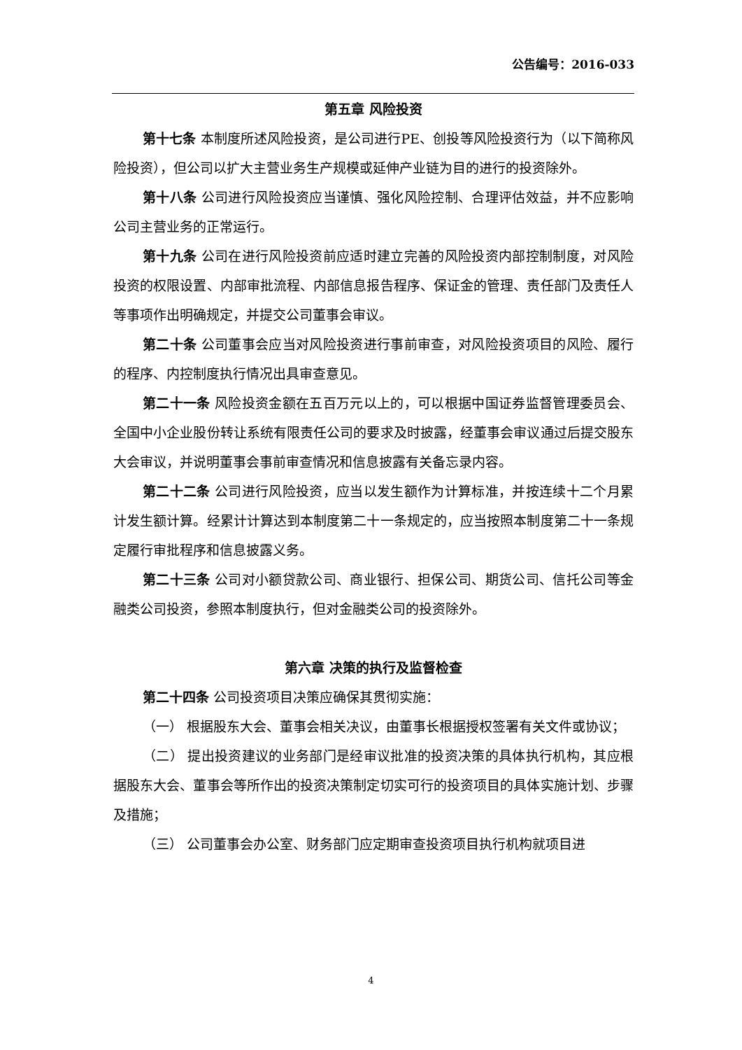公告编号：2016-033
第五章 风险投资
第十七条 本制度所述风险投资，是公司进行PE、创投等风险投资行为（以下简称风险投资），但公司以扩大主营业务生产规模或延伸产业链为目的进行的投资除外。
第十八条 公司进行风险投资应当谨慎、强化风险控制、合理评估效益，并不应影响公司主营业务的正常运行。
第十九条 公司在进行风险投资前应适时建立完善的风险投资内部控制制度，对风险投资的权限设置、内部审批流程、内部信息报告程序、保证金的管理、责任部门及责任人等事项作出明确规定，并提交公司董事会审议。
第二十条 公司董事会应当对风险投资进行事前审查，对风险投资项目的风险、履行的程序、内控制度执行情况出具审查意见。
第二十一条 风险投资金额在五百万元以上的，可以根据中国证券监督管理委员会、全国中小企业股份转让系统有限责任公司的要求及时披露，经董事会审议通过后提交股东大会审议，并说明董事会事前审查情况和信息披露有关备忘录内容。
第二十二条 公司进行风险投资，应当以发生额作为计算标准，并按连续十二个月累计发生额计算。经累计计算达到本制度第二十一条规定的，应当按照本制度第二十一条规定履行审批程序和信息披露义务。
第二十三条 公司对小额贷款公司、商业银行、担保公司、期货公司、信托公司等金融类公司投资，参照本制度执行，但对金融类公司的投资除外。
第六章 决策的执行及监督检查
第二十四条 公司投资项目决策应确保其贯彻实施：
（一） 根据股东大会、董事会相关决议，由董事长根据授权签署有关文件或协议；
（二） 提出投资建议的业务部门是经审议批准的投资决策的具体执行机构，其应根据股东大会、董事会等所作出的投资决策制定切实可行的投资项目的具体实施计划、步骤及措施；
（三） 公司董事会办公室、财务部门应定期审查投资项目执行机构就项目进
4